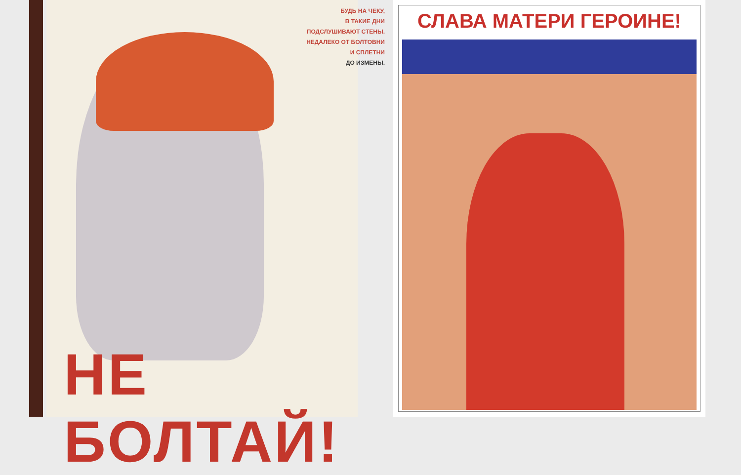БУДЬ НА ЧЕКУ,
В ТАКИЕ ДНИ
ПОДСЛУШИВАЮТ СТЕНЫ.
НЕДАЛЕКО ОТ БОЛТОВНИ
И СПЛЕТНИ
ДО ИЗМЕНЫ.
НЕ БОЛТАЙ!
СЛАВА МАТЕРИ ГЕРОИНЕ!